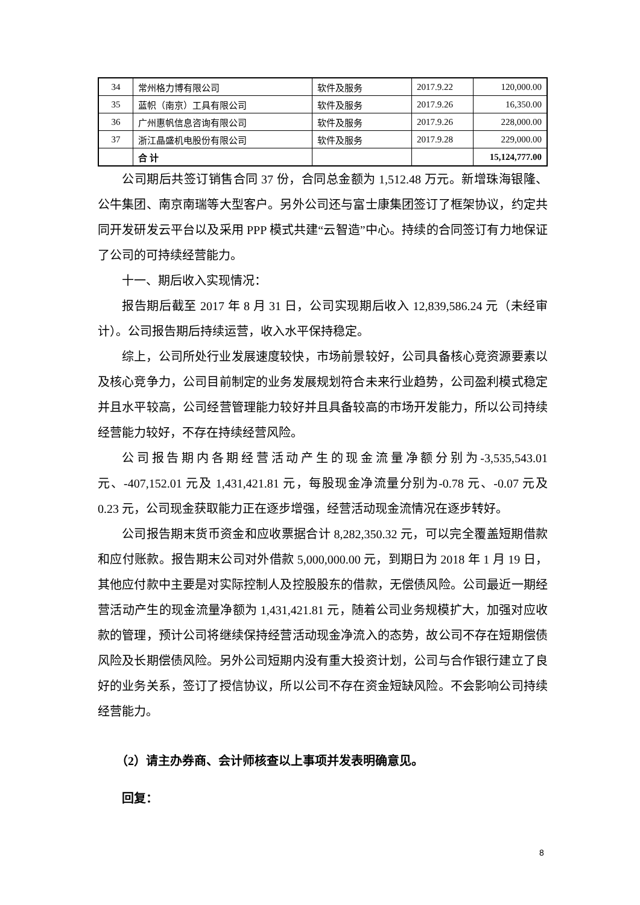| 34 | 常州格力博有限公司 | 软件及服务 | 2017.9.22 | 120,000.00 |
| 35 | 蓝帜（南京）工具有限公司 | 软件及服务 | 2017.9.26 | 16,350.00 |
| 36 | 广州惠帆信息咨询有限公司 | 软件及服务 | 2017.9.26 | 228,000.00 |
| 37 | 浙江晶盛机电股份有限公司 | 软件及服务 | 2017.9.28 | 229,000.00 |
| | 合 计 | | | 15,124,777.00 |
公司期后共签订销售合同 37 份，合同总金额为 1,512.48 万元。新增珠海银隆、公牛集团、南京南瑞等大型客户。另外公司还与富士康集团签订了框架协议，约定共同开发研发云平台以及采用 PPP 模式共建“云智造”中心。持续的合同签订有力地保证了公司的可持续经营能力。
十一、期后收入实现情况：
报告期后截至 2017 年 8 月 31 日，公司实现期后收入 12,839,586.24 元（未经审计）。公司报告期后持续运营，收入水平保持稳定。
综上，公司所处行业发展速度较快，市场前景较好，公司具备核心竞资源要素以及核心竞争力，公司目前制定的业务发展规划符合未来行业趋势，公司盈利模式稳定并且水平较高，公司经营管理能力较好并且具备较高的市场开发能力，所以公司持续经营能力较好，不存在持续经营风险。
公司报告期内各期经营活动产生的现金流量净额分别为-3,535,543.01 元、-407,152.01 元及 1,431,421.81 元，每股现金净流量分别为-0.78 元、-0.07 元及 0.23 元，公司现金获取能力正在逐步增强，经营活动现金流情况在逐步转好。
公司报告期末货币资金和应收票据合计 8,282,350.32 元，可以完全覆盖短期借款和应付账款。报告期末公司对外借款 5,000,000.00 元，到期日为 2018 年 1 月 19 日，其他应付款中主要是对实际控制人及控股股东的借款，无偿债风险。公司最近一期经营活动产生的现金流量净额为 1,431,421.81 元，随着公司业务规模扩大，加强对应收款的管理，预计公司将继续保持经营活动现金净流入的态势，故公司不存在短期偿债风险及长期偿债风险。另外公司短期内没有重大投资计划，公司与合作银行建立了良好的业务关系，签订了授信协议，所以公司不存在资金短缺风险。不会影响公司持续经营能力。
（2）请主办券商、会计师核查以上事项并发表明确意见。
回复：
8